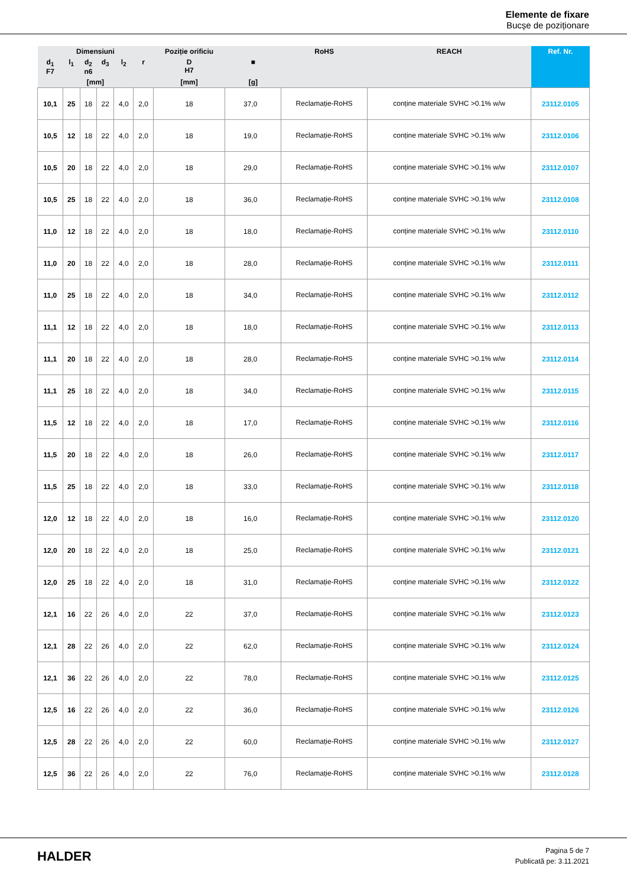Elemente de fixare
Bucșe de poziționare
| Dimensiuni | | | | | | Poziție orificiu | | RoHS | REACH | Ref. Nr. |
| --- | --- | --- | --- | --- | --- | --- | --- | --- | --- | --- |
| d<sub>1</sub> F7 | l<sub>1</sub> | d<sub>2</sub> n6 | d<sub>3</sub> | l<sub>2</sub> | r | D H7 | ■ | | | |
| [mm] | | | | | | [mm] | [g] | | | |
| 10,1 | 25 | 18 | 22 | 4,0 | 2,0 | 18 | 37,0 | Reclamație-RoHS | conține materiale SVHC >0.1% w/w | 23112.0105 |
| 10,5 | 12 | 18 | 22 | 4,0 | 2,0 | 18 | 19,0 | Reclamație-RoHS | conține materiale SVHC >0.1% w/w | 23112.0106 |
| 10,5 | 20 | 18 | 22 | 4,0 | 2,0 | 18 | 29,0 | Reclamație-RoHS | conține materiale SVHC >0.1% w/w | 23112.0107 |
| 10,5 | 25 | 18 | 22 | 4,0 | 2,0 | 18 | 36,0 | Reclamație-RoHS | conține materiale SVHC >0.1% w/w | 23112.0108 |
| 11,0 | 12 | 18 | 22 | 4,0 | 2,0 | 18 | 18,0 | Reclamație-RoHS | conține materiale SVHC >0.1% w/w | 23112.0110 |
| 11,0 | 20 | 18 | 22 | 4,0 | 2,0 | 18 | 28,0 | Reclamație-RoHS | conține materiale SVHC >0.1% w/w | 23112.0111 |
| 11,0 | 25 | 18 | 22 | 4,0 | 2,0 | 18 | 34,0 | Reclamație-RoHS | conține materiale SVHC >0.1% w/w | 23112.0112 |
| 11,1 | 12 | 18 | 22 | 4,0 | 2,0 | 18 | 18,0 | Reclamație-RoHS | conține materiale SVHC >0.1% w/w | 23112.0113 |
| 11,1 | 20 | 18 | 22 | 4,0 | 2,0 | 18 | 28,0 | Reclamație-RoHS | conține materiale SVHC >0.1% w/w | 23112.0114 |
| 11,1 | 25 | 18 | 22 | 4,0 | 2,0 | 18 | 34,0 | Reclamație-RoHS | conține materiale SVHC >0.1% w/w | 23112.0115 |
| 11,5 | 12 | 18 | 22 | 4,0 | 2,0 | 18 | 17,0 | Reclamație-RoHS | conține materiale SVHC >0.1% w/w | 23112.0116 |
| 11,5 | 20 | 18 | 22 | 4,0 | 2,0 | 18 | 26,0 | Reclamație-RoHS | conține materiale SVHC >0.1% w/w | 23112.0117 |
| 11,5 | 25 | 18 | 22 | 4,0 | 2,0 | 18 | 33,0 | Reclamație-RoHS | conține materiale SVHC >0.1% w/w | 23112.0118 |
| 12,0 | 12 | 18 | 22 | 4,0 | 2,0 | 18 | 16,0 | Reclamație-RoHS | conține materiale SVHC >0.1% w/w | 23112.0120 |
| 12,0 | 20 | 18 | 22 | 4,0 | 2,0 | 18 | 25,0 | Reclamație-RoHS | conține materiale SVHC >0.1% w/w | 23112.0121 |
| 12,0 | 25 | 18 | 22 | 4,0 | 2,0 | 18 | 31,0 | Reclamație-RoHS | conține materiale SVHC >0.1% w/w | 23112.0122 |
| 12,1 | 16 | 22 | 26 | 4,0 | 2,0 | 22 | 37,0 | Reclamație-RoHS | conține materiale SVHC >0.1% w/w | 23112.0123 |
| 12,1 | 28 | 22 | 26 | 4,0 | 2,0 | 22 | 62,0 | Reclamație-RoHS | conține materiale SVHC >0.1% w/w | 23112.0124 |
| 12,1 | 36 | 22 | 26 | 4,0 | 2,0 | 22 | 78,0 | Reclamație-RoHS | conține materiale SVHC >0.1% w/w | 23112.0125 |
| 12,5 | 16 | 22 | 26 | 4,0 | 2,0 | 22 | 36,0 | Reclamație-RoHS | conține materiale SVHC >0.1% w/w | 23112.0126 |
| 12,5 | 28 | 22 | 26 | 4,0 | 2,0 | 22 | 60,0 | Reclamație-RoHS | conține materiale SVHC >0.1% w/w | 23112.0127 |
| 12,5 | 36 | 22 | 26 | 4,0 | 2,0 | 22 | 76,0 | Reclamație-RoHS | conține materiale SVHC >0.1% w/w | 23112.0128 |
HALDER
Pagina 5 de 7
Publicată pe: 3.11.2021